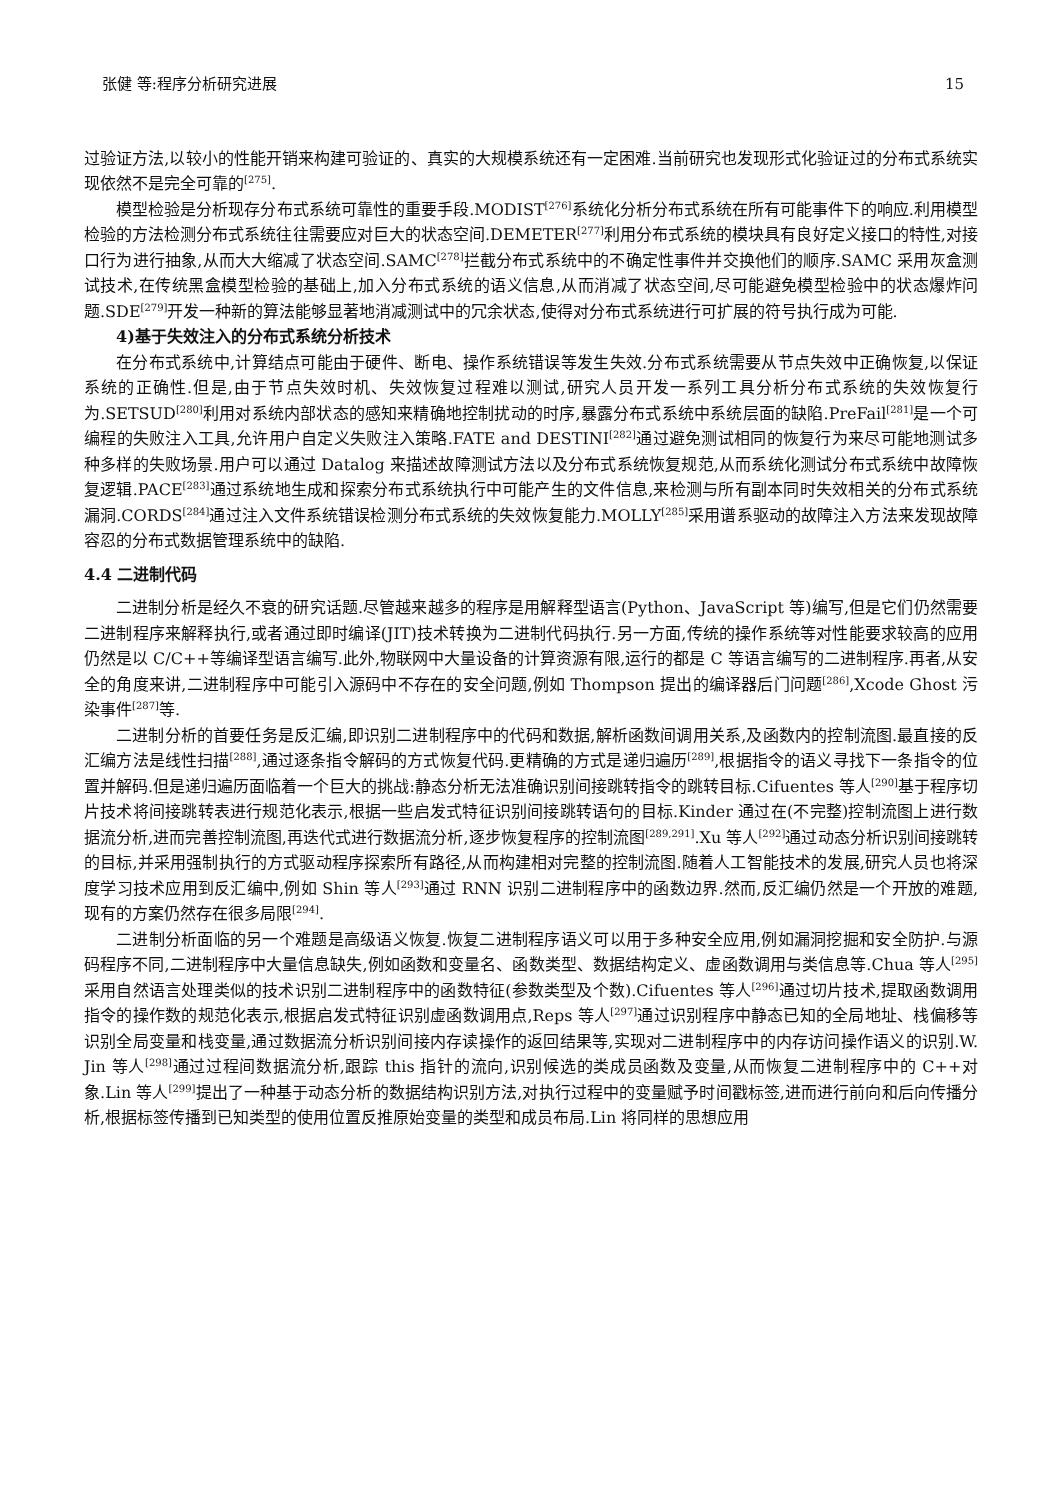张健 等:程序分析研究进展 15
过验证方法,以较小的性能开销来构建可验证的、真实的大规模系统还有一定困难.当前研究也发现形式化验证过的分布式系统实现依然不是完全可靠的<sup>[275]</sup>.
模型检验是分析现存分布式系统可靠性的重要手段.MODIST<sup>[276]</sup>系统化分析分布式系统在所有可能事件下的响应.利用模型检验的方法检测分布式系统往往需要应对巨大的状态空间.DEMETER<sup>[277]</sup>利用分布式系统的模块具有良好定义接口的特性,对接口行为进行抽象,从而大大缩减了状态空间.SAMC<sup>[278]</sup>拦截分布式系统中的不确定性事件并交换他们的顺序.SAMC 采用灰盒测试技术,在传统黑盒模型检验的基础上,加入分布式系统的语义信息,从而消减了状态空间,尽可能避免模型检验中的状态爆炸问题.SDE<sup>[279]</sup>开发一种新的算法能够显著地消减测试中的冗余状态,使得对分布式系统进行可扩展的符号执行成为可能.
4)基于失效注入的分布式系统分析技术
在分布式系统中,计算结点可能由于硬件、断电、操作系统错误等发生失效.分布式系统需要从节点失效中正确恢复,以保证系统的正确性.但是,由于节点失效时机、失效恢复过程难以测试,研究人员开发一系列工具分析分布式系统的失效恢复行为.SETSUD<sup>[280]</sup>利用对系统内部状态的感知来精确地控制扰动的时序,暴露分布式系统中系统层面的缺陷.PreFail<sup>[281]</sup>是一个可编程的失败注入工具,允许用户自定义失败注入策略.FATE and DESTINI<sup>[282]</sup>通过避免测试相同的恢复行为来尽可能地测试多种多样的失败场景.用户可以通过 Datalog 来描述故障测试方法以及分布式系统恢复规范,从而系统化测试分布式系统中故障恢复逻辑.PACE<sup>[283]</sup>通过系统地生成和探索分布式系统执行中可能产生的文件信息,来检测与所有副本同时失效相关的分布式系统漏洞.CORDS<sup>[284]</sup>通过注入文件系统错误检测分布式系统的失效恢复能力.MOLLY<sup>[285]</sup>采用谱系驱动的故障注入方法来发现故障容忍的分布式数据管理系统中的缺陷.
4.4 二进制代码
二进制分析是经久不衰的研究话题.尽管越来越多的程序是用解释型语言(Python、JavaScript 等)编写,但是它们仍然需要二进制程序来解释执行,或者通过即时编译(JIT)技术转换为二进制代码执行.另一方面,传统的操作系统等对性能要求较高的应用仍然是以 C/C++等编译型语言编写.此外,物联网中大量设备的计算资源有限,运行的都是 C 等语言编写的二进制程序.再者,从安全的角度来讲,二进制程序中可能引入源码中不存在的安全问题,例如 Thompson 提出的编译器后门问题<sup>[286]</sup>,Xcode Ghost 污染事件<sup>[287]</sup>等.
二进制分析的首要任务是反汇编,即识别二进制程序中的代码和数据,解析函数间调用关系,及函数内的控制流图.最直接的反汇编方法是线性扫描<sup>[288]</sup>,通过逐条指令解码的方式恢复代码.更精确的方式是递归遍历<sup>[289]</sup>,根据指令的语义寻找下一条指令的位置并解码.但是递归遍历面临着一个巨大的挑战:静态分析无法准确识别间接跳转指令的跳转目标.Cifuentes 等人<sup>[290]</sup>基于程序切片技术将间接跳转表进行规范化表示,根据一些启发式特征识别间接跳转语句的目标.Kinder 通过在(不完整)控制流图上进行数据流分析,进而完善控制流图,再迭代式进行数据流分析,逐步恢复程序的控制流图<sup>[289,291]</sup>.Xu 等人<sup>[292]</sup>通过动态分析识别间接跳转的目标,并采用强制执行的方式驱动程序探索所有路径,从而构建相对完整的控制流图.随着人工智能技术的发展,研究人员也将深度学习技术应用到反汇编中,例如 Shin 等人<sup>[293]</sup>通过 RNN 识别二进制程序中的函数边界.然而,反汇编仍然是一个开放的难题,现有的方案仍然存在很多局限<sup>[294]</sup>.
二进制分析面临的另一个难题是高级语义恢复.恢复二进制程序语义可以用于多种安全应用,例如漏洞挖掘和安全防护.与源码程序不同,二进制程序中大量信息缺失,例如函数和变量名、函数类型、数据结构定义、虚函数调用与类信息等.Chua 等人<sup>[295]</sup>采用自然语言处理类似的技术识别二进制程序中的函数特征(参数类型及个数).Cifuentes 等人<sup>[296]</sup>通过切片技术,提取函数调用指令的操作数的规范化表示,根据启发式特征识别虚函数调用点,Reps 等人<sup>[297]</sup>通过识别程序中静态已知的全局地址、栈偏移等识别全局变量和栈变量,通过数据流分析识别间接内存读操作的返回结果等,实现对二进制程序中的内存访问操作语义的识别.W. Jin 等人<sup>[298]</sup>通过过程间数据流分析,跟踪 this 指针的流向,识别候选的类成员函数及变量,从而恢复二进制程序中的 C++对象.Lin 等人<sup>[299]</sup>提出了一种基于动态分析的数据结构识别方法,对执行过程中的变量赋予时间戳标签,进而进行前向和后向传播分析,根据标签传播到已知类型的使用位置反推原始变量的类型和成员布局.Lin 将同样的思想应用